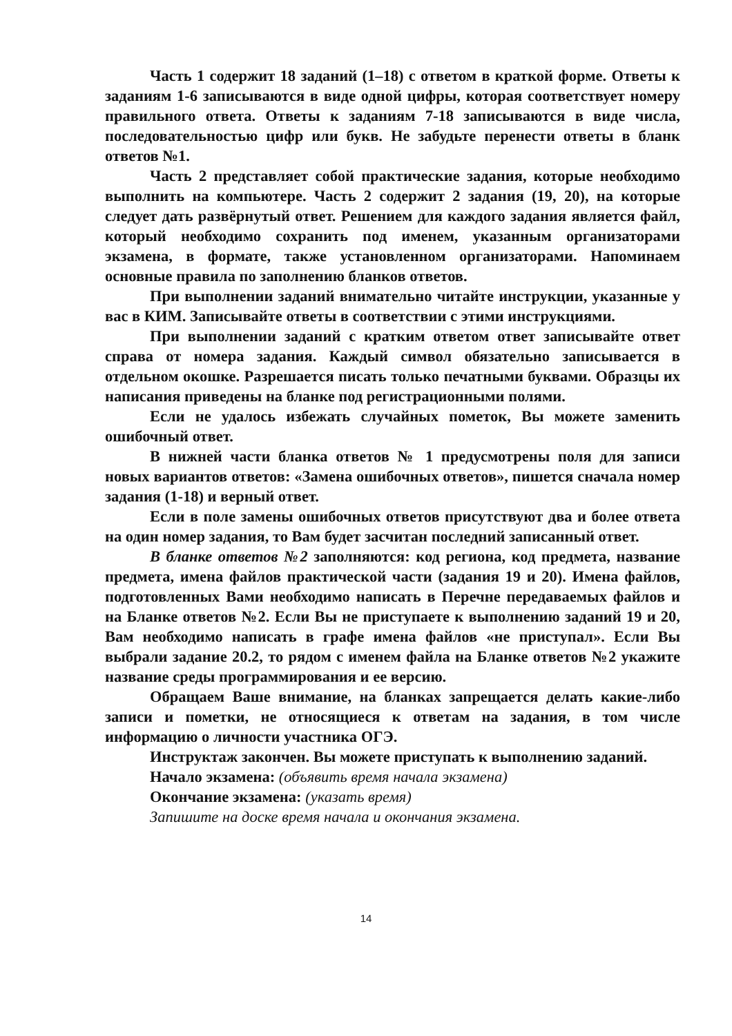Часть 1 содержит 18 заданий (1–18) с ответом в краткой форме. Ответы к заданиям 1-6 записываются в виде одной цифры, которая соответствует номеру правильного ответа. Ответы к заданиям 7-18 записываются в виде числа, последовательностью цифр или букв. Не забудьте перенести ответы в бланк ответов №1.
Часть 2 представляет собой практические задания, которые необходимо выполнить на компьютере. Часть 2 содержит 2 задания (19, 20), на которые следует дать развёрнутый ответ. Решением для каждого задания является файл, который необходимо сохранить под именем, указанным организаторами экзамена, в формате, также установленном организаторами. Напоминаем основные правила по заполнению бланков ответов.
При выполнении заданий внимательно читайте инструкции, указанные у вас в КИМ. Записывайте ответы в соответствии с этими инструкциями.
При выполнении заданий с кратким ответом ответ записывайте ответ справа от номера задания. Каждый символ обязательно записывается в отдельном окошке. Разрешается писать только печатными буквами. Образцы их написания приведены на бланке под регистрационными полями.
Если не удалось избежать случайных пометок, Вы можете заменить ошибочный ответ.
В нижней части бланка ответов № 1 предусмотрены поля для записи новых вариантов ответов: «Замена ошибочных ответов», пишется сначала номер задания (1-18) и верный ответ.
Если в поле замены ошибочных ответов присутствуют два и более ответа на один номер задания, то Вам будет засчитан последний записанный ответ.
В бланке ответов №2 заполняются: код региона, код предмета, название предмета, имена файлов практической части (задания 19 и 20). Имена файлов, подготовленных Вами необходимо написать в Перечне передаваемых файлов и на Бланке ответов №2. Если Вы не приступаете к выполнению заданий 19 и 20, Вам необходимо написать в графе имена файлов «не приступал». Если Вы выбрали задание 20.2, то рядом с именем файла на Бланке ответов №2 укажите название среды программирования и ее версию.
Обращаем Ваше внимание, на бланках запрещается делать какие-либо записи и пометки, не относящиеся к ответам на задания, в том числе информацию о личности участника ОГЭ.
Инструктаж закончен. Вы можете приступать к выполнению заданий.
Начало экзамена: (объявить время начала экзамена)
Окончание экзамена: (указать время)
Запишите на доске время начала и окончания экзамена.
14